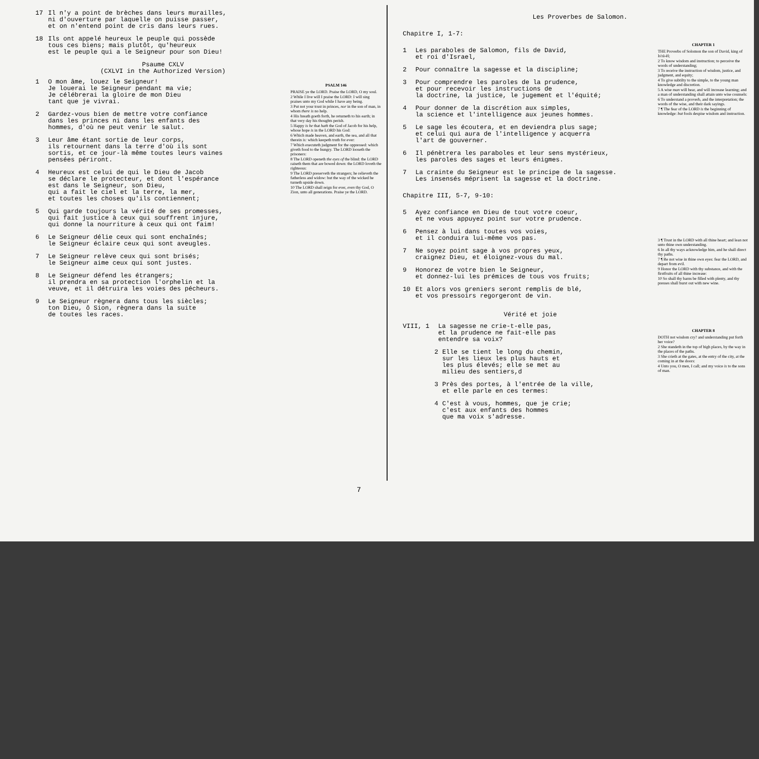17 Il n'y a point de brèches dans leurs murailles,
ni d'ouverture par laquelle on puisse passer,
et on n'entend point de cris dans leurs rues.
18 Ils ont appelé heureux le peuple qui possède
tous ces biens; mais plutôt, qu'heureux
est le peuple qui a le Seigneur pour son Dieu!
Psaume CXLV
(CXLVI in the Authorized Version)
1 O mon âme, louez le Seigneur!
Je louerai le Seigneur pendant ma vie;
Je célébrerai la gloire de mon Dieu
tant que je vivrai.
2 Gardez-vous bien de mettre votre confiance
dans les princes ni dans les enfants des
hommes, d'où ne peut venir le salut.
3 Leur âme étant sortie de leur corps,
ils retournent dans la terre d'où ils sont
sortis, et ce jour-là même toutes leurs vaines
pensées périront.
4 Heureux est celui de qui le Dieu de Jacob
se déclare le protecteur, et dont l'espérance
est dans le Seigneur, son Dieu,
qui a fait le ciel et la terre, la mer,
et toutes les choses qu'ils contiennent;
5 Qui garde toujours la vérité de ses promesses,
qui fait justice à ceux qui souffrent injure,
qui donne la nourriture à ceux qui ont faim!
6 Le Seigneur délie ceux qui sont enchaînés;
le Seigneur éclaire ceux qui sont aveugles.
7 Le Seigneur relève ceux qui sont brisés;
le Seigneur aime ceux qui sont justes.
8 Le Seigneur défend les étrangers;
il prendra en sa protection l'orphelin et la
veuve, et il détruira les voies des pécheurs.
9 Le Seigneur règnera dans tous les siècles;
ton Dieu, ô Sion, règnera dans la suite
de toutes les races.
PSALM 146
PRAISE ye the LORD. Praise the LORD, O my soul.
2 While I live will I praise the LORD: I will sing praises unto my God while I have any being.
3 Put not your trust in princes, nor in the son of man, in whom there is no help.
4 His breath goeth forth, he returneth to his earth; in that very day his thoughts perish.
5 Happy is he that hath the God of Jacob for his help, whose hope is in the LORD his God:
6 Which made heaven, and earth, the sea, and all that therein is: which keepeth truth for ever:
7 Which executeth judgment for the oppressed: which giveth food to the hungry. The LORD looseth the prisoners:
8 The LORD openeth the eyes of the blind: the LORD raiseth them that are bowed down: the LORD loveth the righteous:
9 The LORD preserveth the strangers; he relieveth the fatherless and widow: but the way of the wicked he turneth upside down.
10 The LORD shall reign for ever, even thy God, O Zion, unto all generations. Praise ye the LORD.
Les Proverbes de Salomon.
Chapitre I, 1-7:
1 Les paraboles de Salomon, fils de David,
et roi d'Israel,
2 Pour connaître la sagesse et la discipline;
3 Pour comprendre les paroles de la prudence,
et pour recevoir les instructions de
la doctrine, la justice, le jugement et l'équité;
4 Pour donner de la discrétion aux simples,
la science et l'intelligence aux jeunes hommes.
5 Le sage les écoutera, et en deviendra plus sage;
et celui qui aura de l'intelligence y acquerra
l'art de gouverner.
6 Il pénètrera les paraboles et leur sens mystérieux,
les paroles des sages et leurs énigmes.
7 La crainte du Seigneur est le principe de la sagesse.
Les insensés méprisent la sagesse et la doctrine.
Chapitre III, 5-7, 9-10:
5 Ayez confiance en Dieu de tout votre coeur,
et ne vous appuyez point sur votre prudence.
6 Pensez à lui dans toutes vos voies,
et il conduira lui-même vos pas.
7 Ne soyez point sage à vos propres yeux,
craignez Dieu, et éloignez-vous du mal.
9 Honorez de votre bien le Seigneur,
et donnez-lui les prémices de tous vos fruits;
10 Et alors vos greniers seront remplis de blé,
et vos pressoirs regorgeront de vin.
Vérité et joie
VIII, 1 La sagesse ne crie-t-elle pas,
et la prudence ne fait-elle pas
entendre sa voix?
2 Elle se tient le long du chemin,
sur les lieux les plus hauts et
les plus élevés; elle se met au
milieu des sentiers,d
3 Près des portes, à l'entrée de la ville,
et elle parle en ces termes:
4 C'est à vous, hommes, que je crie;
c'est aux enfants des hommes
que ma voix s'adresse.
CHAPTER 1
THE Proverbs of Solomon the son of David, king of Is'rā-ĕl;
2 To know wisdom and instruction; to perceive the words of understanding;
3 To receive the instruction of wisdom, justice, and judgment, and equity;
4 To give subtilty to the simple, to the young man knowledge and discretion.
5 A wise man will hear, and will increase learning; and a man of understanding shall attain unto wise counsels:
6 To understand a proverb, and the interpretation; the words of the wise, and their dark sayings.
7 ¶ The fear of the LORD is the beginning of knowledge: but fools despise wisdom and instruction.
3 ¶ Trust in the LORD with all thine heart; and lean not unto thine own understanding.
6 In all thy ways acknowledge him, and he shall direct thy paths.
7 ¶ Be not wise in thine own eyes: fear the LORD, and depart from evil.
9 Honor the LORD with thy substance, and with the firstfruits of all thine increase:
10 So shall thy barns be filled with plenty, and thy presses shall burst out with new wine.
CHAPTER 8
DOTH not wisdom cry? and understanding put forth her voice?
2 She standeth in the top of high places, by the way in the places of the paths.
3 She crieth at the gates, at the entry of the city, at the coming in at the doors:
4 Unto you, O men, I call; and my voice is to the sons of man.
7